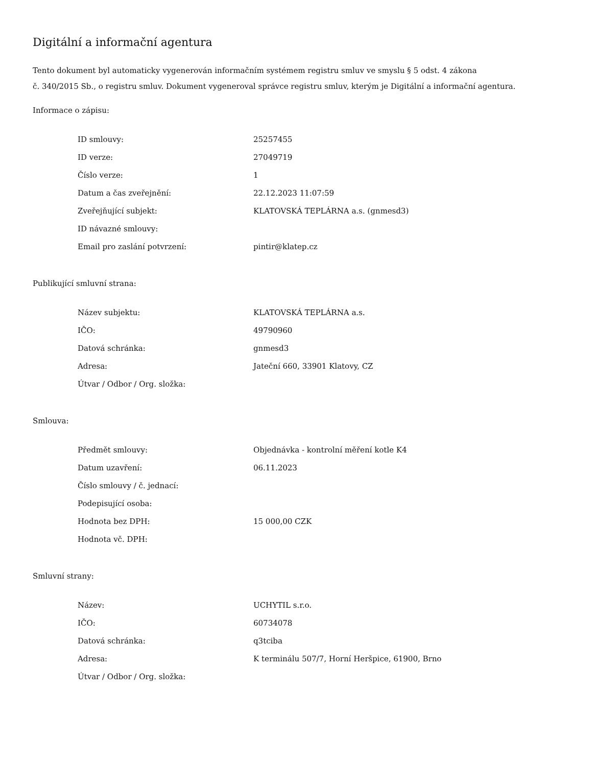Digitální a informační agentura
Tento dokument byl automaticky vygenerován informačním systémem registru smluv ve smyslu § 5 odst. 4 zákona
č. 340/2015 Sb., o registru smluv. Dokument vygeneroval správce registru smluv, kterým je Digitální a informační agentura.
Informace o zápisu:
| ID smlouvy: | 25257455 |
| ID verze: | 27049719 |
| Číslo verze: | 1 |
| Datum a čas zveřejnění: | 22.12.2023 11:07:59 |
| Zveřejňující subjekt: | KLATOVSKÁ TEPLÁRNA a.s. (gnmesd3) |
| ID návazné smlouvy: | |
| Email pro zaslání potvrzení: | pintir@klatep.cz |
Publikující smluvní strana:
| Název subjektu: | KLATOVSKÁ TEPLÁRNA a.s. |
| IČO: | 49790960 |
| Datová schránka: | gnmesd3 |
| Adresa: | Jateční 660, 33901 Klatovy, CZ |
| Útvar / Odbor / Org. složka: | |
Smlouva:
| Předmět smlouvy: | Objednávka - kontrolní měření kotle K4 |
| Datum uzavření: | 06.11.2023 |
| Číslo smlouvy / č. jednací: | |
| Podepisující osoba: | |
| Hodnota bez DPH: | 15 000,00 CZK |
| Hodnota vč. DPH: | |
Smluvní strany:
| Název: | UCHYTIL s.r.o. |
| IČO: | 60734078 |
| Datová schránka: | q3tciba |
| Adresa: | K terminálu 507/7, Horní Heršpice, 61900, Brno |
| Útvar / Odbor / Org. složka: | |